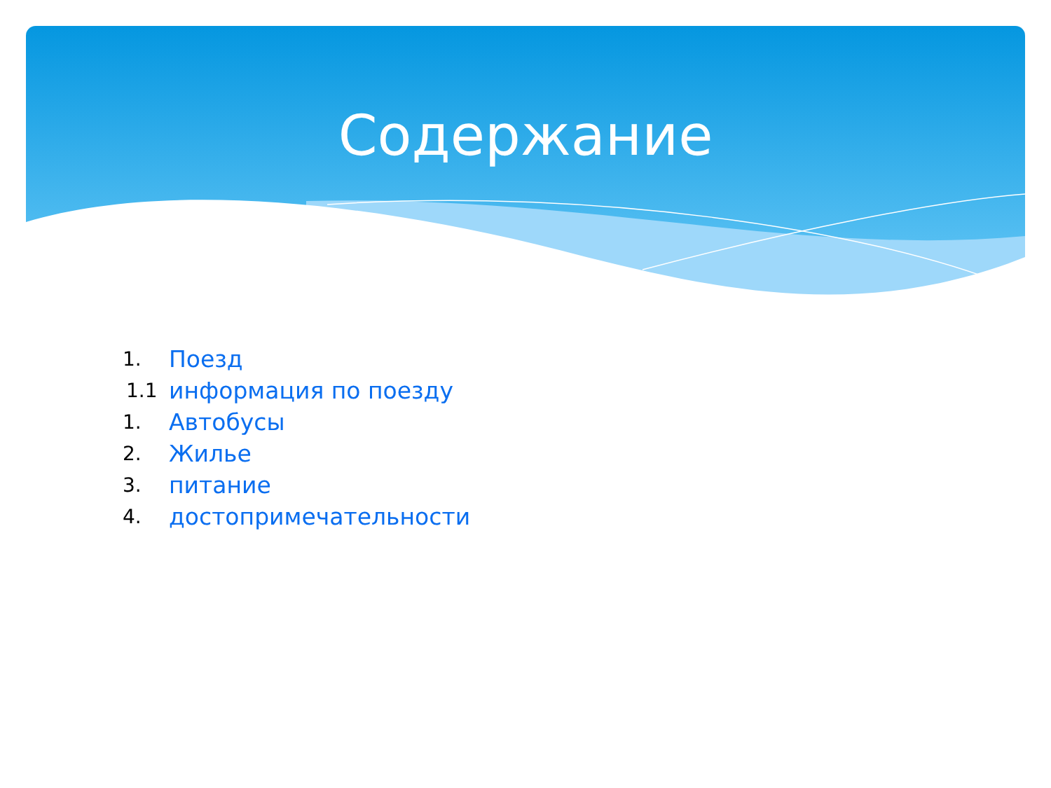Содержание
1. Поезд
1.1 информация по поезду
1. Автобусы
2. Жилье
3. питание
4. достопримечательности